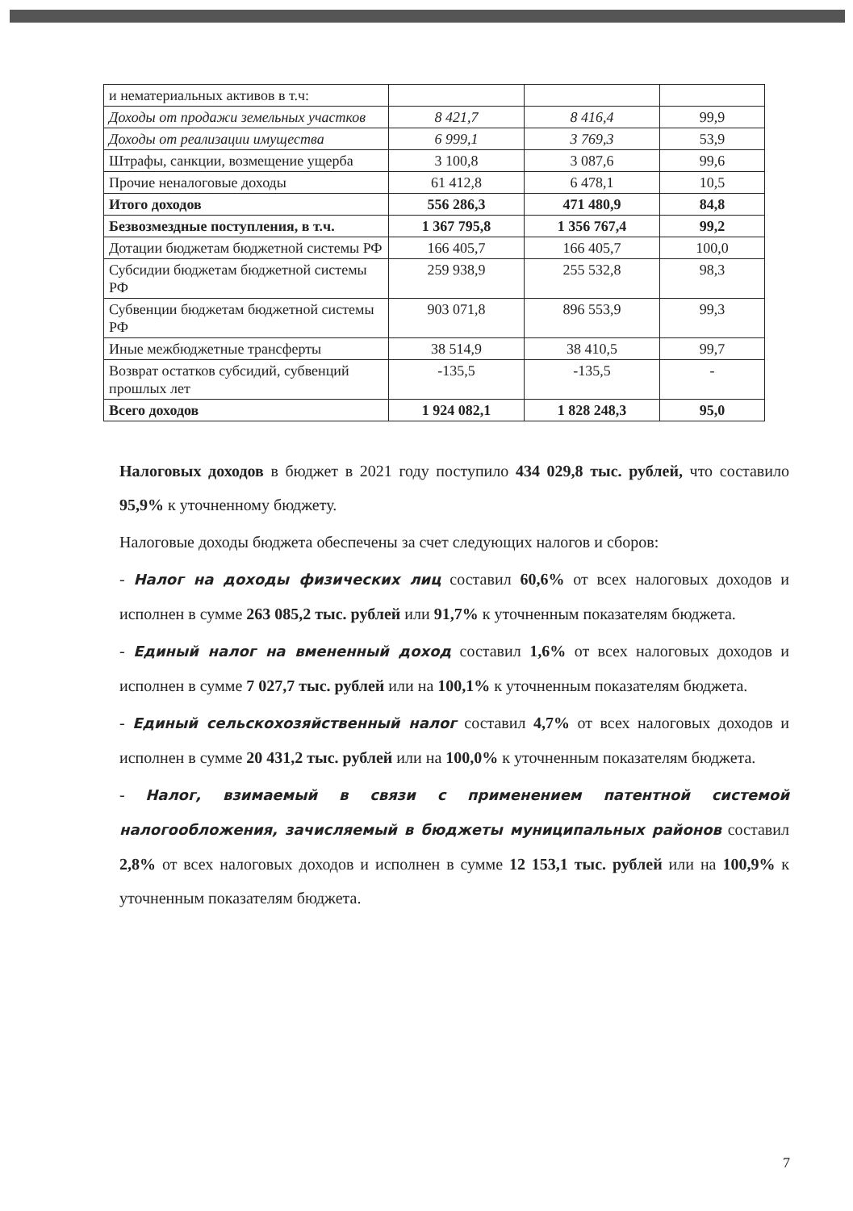| и нематериальных активов в т.ч: | | | |
| Доходы от продажи земельных участков | 8 421,7 | 8 416,4 | 99,9 |
| Доходы от реализации имущества | 6 999,1 | 3 769,3 | 53,9 |
| Штрафы, санкции, возмещение ущерба | 3 100,8 | 3 087,6 | 99,6 |
| Прочие неналоговые доходы | 61 412,8 | 6 478,1 | 10,5 |
| Итого доходов | 556 286,3 | 471 480,9 | 84,8 |
| Безвозмездные поступления, в т.ч. | 1 367 795,8 | 1 356 767,4 | 99,2 |
| Дотации бюджетам бюджетной системы РФ | 166 405,7 | 166 405,7 | 100,0 |
| Субсидии бюджетам бюджетной системы РФ | 259 938,9 | 255 532,8 | 98,3 |
| Субвенции бюджетам бюджетной системы РФ | 903 071,8 | 896 553,9 | 99,3 |
| Иные межбюджетные трансферты | 38 514,9 | 38 410,5 | 99,7 |
| Возврат остатков субсидий, субвенций прошлых лет | -135,5 | -135,5 | - |
| Всего доходов | 1 924 082,1 | 1 828 248,3 | 95,0 |
Налоговых доходов в бюджет в 2021 году поступило 434 029,8 тыс. рублей, что составило 95,9% к уточненному бюджету.
Налоговые доходы бюджета обеспечены за счет следующих налогов и сборов:
- Налог на доходы физических лиц составил 60,6% от всех налоговых доходов и исполнен в сумме 263 085,2 тыс. рублей или 91,7% к уточненным показателям бюджета.
- Единый налог на вмененный доход составил 1,6% от всех налоговых доходов и исполнен в сумме 7 027,7 тыс. рублей или на 100,1% к уточненным показателям бюджета.
- Единый сельскохозяйственный налог составил 4,7% от всех налоговых доходов и исполнен в сумме 20 431,2 тыс. рублей или на 100,0% к уточненным показателям бюджета.
- Налог, взимаемый в связи с применением патентной системой налогообложения, зачисляемый в бюджеты муниципальных районов составил 2,8% от всех налоговых доходов и исполнен в сумме 12 153,1 тыс. рублей или на 100,9% к уточненным показателям бюджета.
7